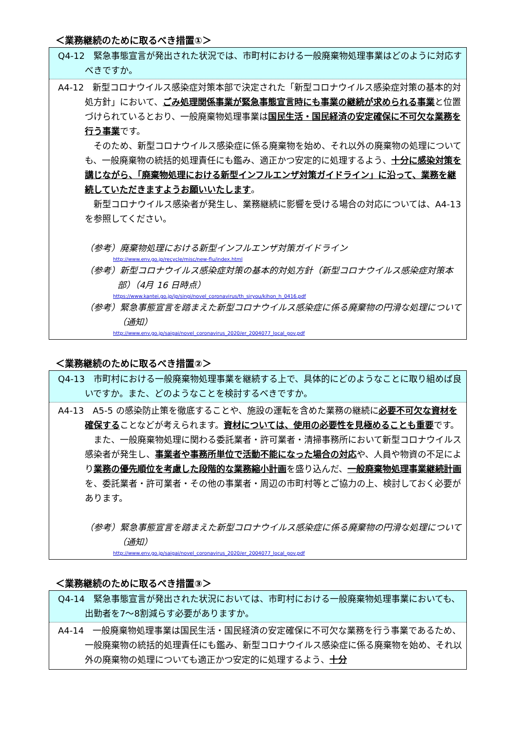＜業務継続のために取るべき措置①＞
Q4-12　緊急事態宣言が発出された状況では、市町村における一般廃棄物処理事業はどのように対応すべきですか。
A4-12　新型コロナウイルス感染症対策本部で決定された「新型コロナウイルス感染症対策の基本的対処方針」において、ごみ処理関係事業が緊急事態宣言時にも事業の継続が求められる事業と位置づけられているとおり、一般廃棄物処理事業は国民生活・国民経済の安定確保に不可欠な業務を行う事業です。
　そのため、新型コロナウイルス感染症に係る廃棄物を始め、それ以外の廃棄物の処理についても、一般廃棄物の統括的処理責任にも鑑み、適正かつ安定的に処理するよう、十分に感染対策を講じながら、「廃棄物処理における新型インフルエンザ対策ガイドライン」に沿って、業務を継続していただきますようお願いいたします。
　新型コロナウイルス感染者が発生し、業務継続に影響を受ける場合の対応については、A4-13 を参照してください。
（参考）廃棄物処理における新型インフルエンザ対策ガイドライン
http://www.env.go.jp/recycle/misc/new-flu/index.html
（参考）新型コロナウイルス感染症対策の基本的対処方針（新型コロナウイルス感染症対策本部）（4月 16 日時点）
https://www.kantei.go.jp/jp/singi/novel_coronavirus/th_siryou/kihon_h_0416.pdf
（参考）緊急事態宣言を踏まえた新型コロナウイルス感染症に係る廃棄物の円滑な処理について（通知）
http://www.env.go.jp/saigai/novel_coronavirus_2020/er_2004077_local_gov.pdf
＜業務継続のために取るべき措置②＞
Q4-13　市町村における一般廃棄物処理事業を継続する上で、具体的にどのようなことに取り組めば良いですか。また、どのようなことを検討するべきですか。
A4-13　A5-5 の感染防止策を徹底することや、施設の運転を含めた業務の継続に必要不可欠な資材を確保することなどが考えられます。資材については、使用の必要性を見極めることも重要です。
　また、一般廃棄物処理に関わる委託業者・許可業者・清掃事務所において新型コロナウイルス感染者が発生し、事業者や事務所単位で活動不能になった場合の対応や、人員や物資の不足により業務の優先順位を考慮した段階的な業務縮小計画を盛り込んだ、一般廃棄物処理事業継続計画を、委託業者・許可業者・その他の事業者・周辺の市町村等とご協力の上、検討しておく必要があります。
（参考）緊急事態宣言を踏まえた新型コロナウイルス感染症に係る廃棄物の円滑な処理について（通知）
http://www.env.go.jp/saigai/novel_coronavirus_2020/er_2004077_local_gov.pdf
＜業務継続のために取るべき措置③＞
Q4-14　緊急事態宣言が発出された状況においては、市町村における一般廃棄物処理事業においても、出勤者を7～8割減らす必要がありますか。
A4-14　一般廃棄物処理事業は国民生活・国民経済の安定確保に不可欠な業務を行う事業であるため、一般廃棄物の統括的処理責任にも鑑み、新型コロナウイルス感染症に係る廃棄物を始め、それ以外の廃棄物の処理についても適正かつ安定的に処理するよう、十分